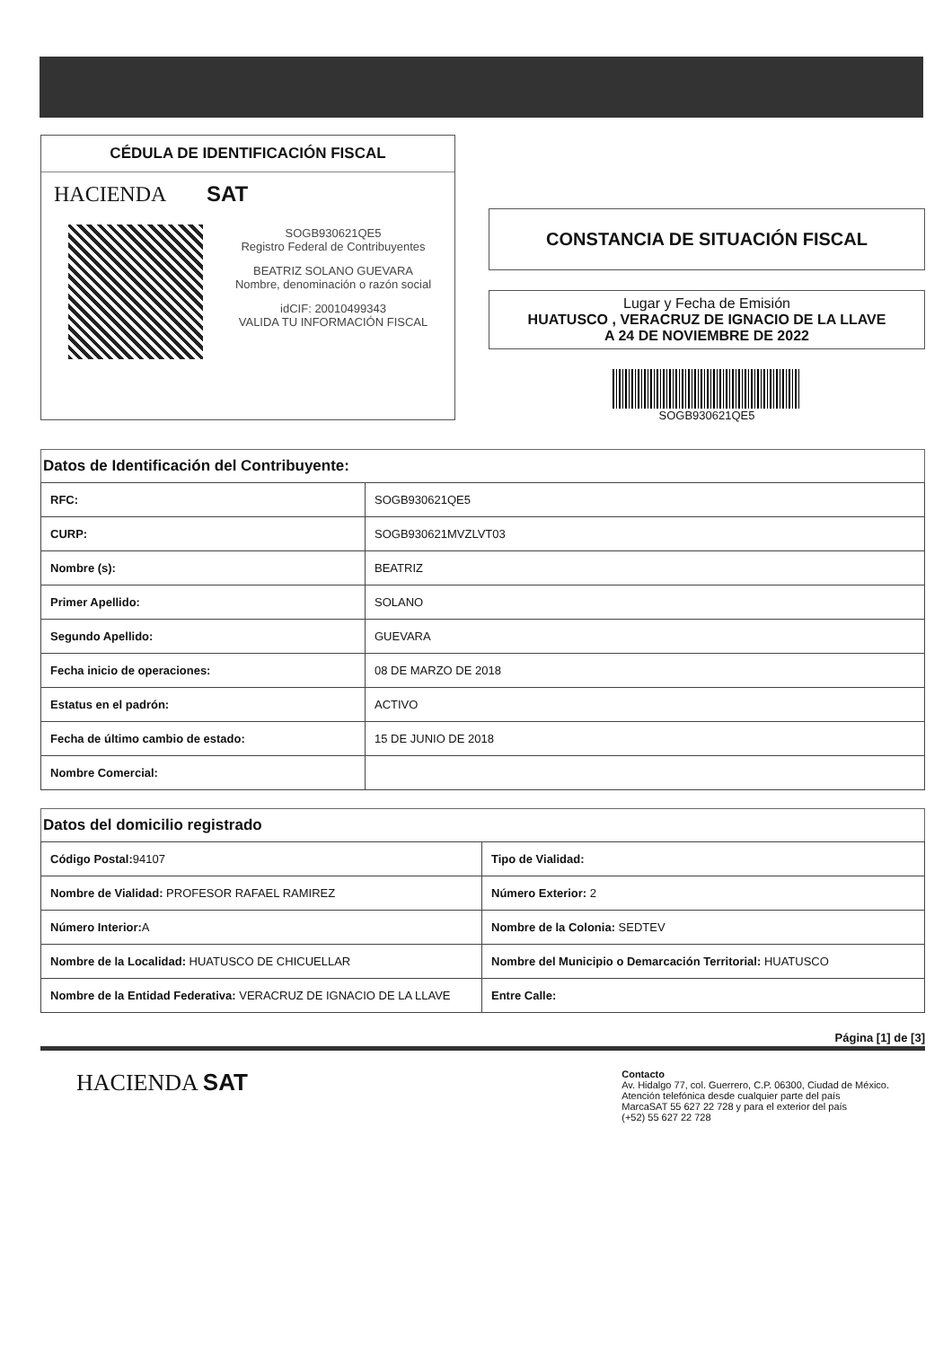CÉDULA DE IDENTIFICACIÓN FISCAL
HACIENDA SAT
SOGB930621QE5
Registro Federal de Contribuyentes
BEATRIZ SOLANO GUEVARA
Nombre, denominación o razón social
idCIF: 20010499343
VALIDA TU INFORMACIÓN FISCAL
CONSTANCIA DE SITUACIÓN FISCAL
Lugar y Fecha de Emisión
HUATUSCO , VERACRUZ DE IGNACIO DE LA LLAVE
A 24 DE NOVIEMBRE DE 2022
SOGB930621QE5
Datos de Identificación del Contribuyente:
| RFC: | SOGB930621QE5 |
| CURP: | SOGB930621MVZLVT03 |
| Nombre (s): | BEATRIZ |
| Primer Apellido: | SOLANO |
| Segundo Apellido: | GUEVARA |
| Fecha inicio de operaciones: | 08 DE MARZO DE 2018 |
| Estatus en el padrón: | ACTIVO |
| Fecha de último cambio de estado: | 15 DE JUNIO DE 2018 |
| Nombre Comercial: | |
Datos del domicilio registrado
| Código Postal: 94107 | Tipo de Vialidad: |
| Nombre de Vialidad: PROFESOR RAFAEL RAMIREZ | Número Exterior: 2 |
| Número Interior: A | Nombre de la Colonia: SEDTEV |
| Nombre de la Localidad: HUATUSCO DE CHICUELLAR | Nombre del Municipio o Demarcación Territorial: HUATUSCO |
| Nombre de la Entidad Federativa: VERACRUZ DE IGNACIO DE LA LLAVE | Entre Calle: |
Página [1] de [3]
HACIENDA SAT
Contacto
Av. Hidalgo 77, col. Guerrero, C.P. 06300, Ciudad de México.
Atención telefónica desde cualquier parte del país
MarcaSAT 55 627 22 728 y para el exterior del país
(+52) 55 627 22 728